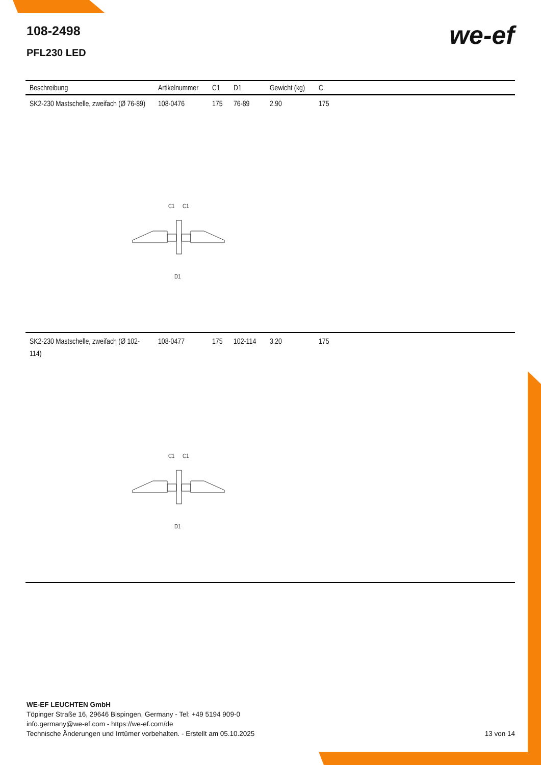108-2498
PFL230 LED
we-ef
| Beschreibung | Artikelnummer | C1 | D1 | Gewicht (kg) | C |
| --- | --- | --- | --- | --- | --- |
| SK2-230 Mastschelle, zweifach (Ø 76-89) | 108-0476 | 175 | 76-89 | 2.90 | 175 |
| C1 C1 D1 | | | | | |
| SK2-230 Mastschelle, zweifach (Ø 102-114) | 108-0477 | 175 | 102-114 | 3.20 | 175 |
| C1 C1 D1 | | | | | |
WE-EF LEUCHTEN GmbH
Töpinger Straße 16, 29646 Bispingen, Germany - Tel: +49 5194 909-0
info.germany@we-ef.com - https://we-ef.com/de
Technische Änderungen und Irrtümer vorbehalten. - Erstellt am 05.10.2025 13 von 14